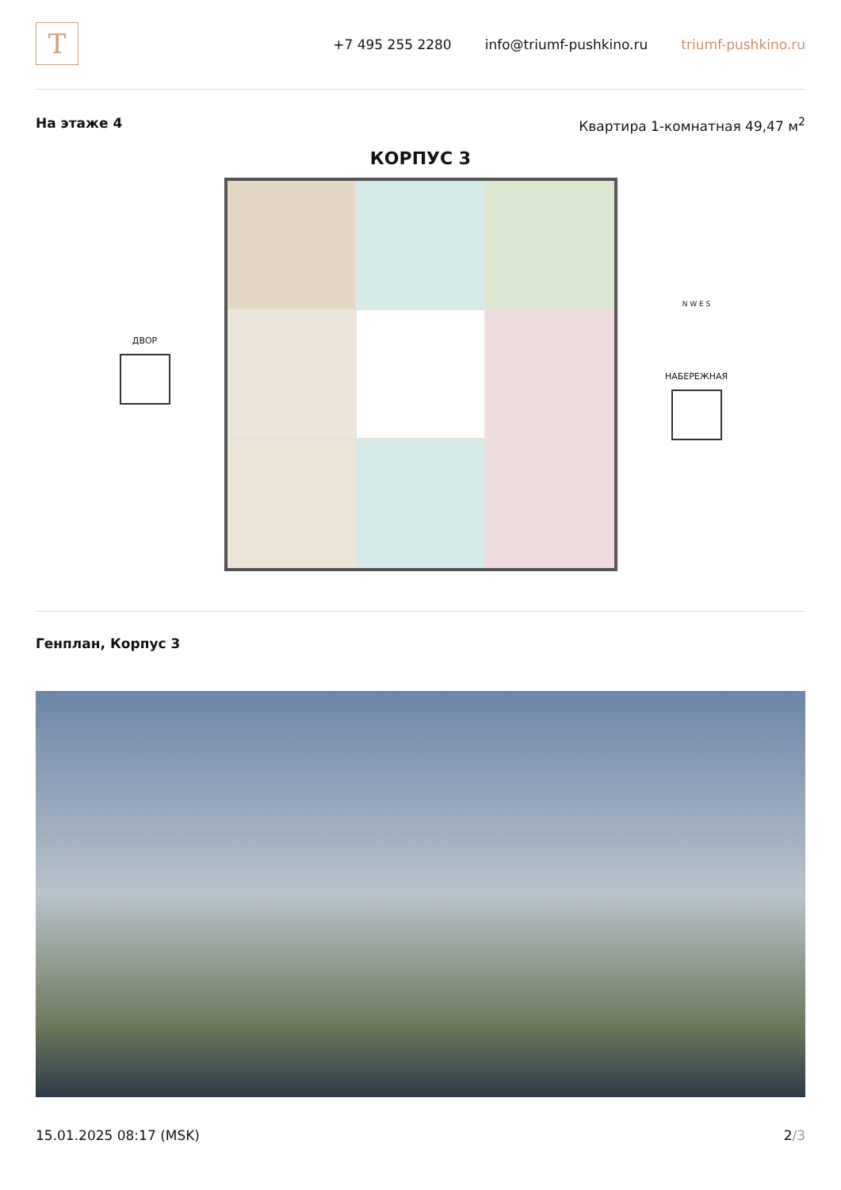T
+7 495 255 2280 info@triumf-pushkino.ru triumf-pushkino.ru
На этаже 4 Квартира 1-комнатная 49,47 м<sup>2</sup>
КОРПУС 3
ДВОР
N W E S
НАБЕРЕЖНАЯ
Генплан, Корпус 3
15.01.2025 08:17 (MSK) 2/3